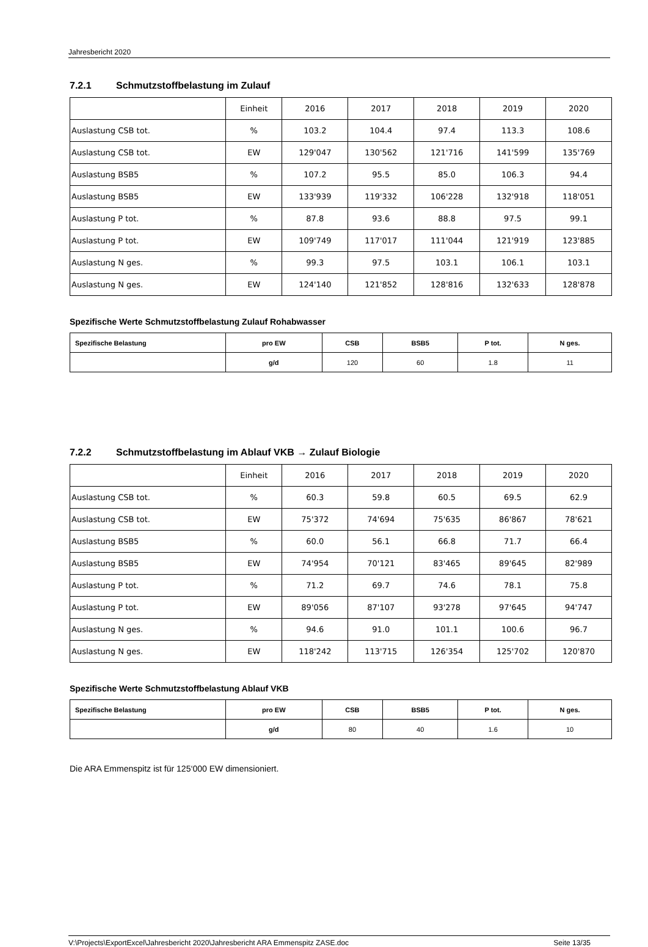Jahresbericht 2020
7.2.1 Schmutzstoffbelastung im Zulauf
| | Einheit | 2016 | 2017 | 2018 | 2019 | 2020 |
| Auslastung CSB tot. | % | 103.2 | 104.4 | 97.4 | 113.3 | 108.6 |
| Auslastung CSB tot. | EW | 129'047 | 130'562 | 121'716 | 141'599 | 135'769 |
| Auslastung BSB5 | % | 107.2 | 95.5 | 85.0 | 106.3 | 94.4 |
| Auslastung BSB5 | EW | 133'939 | 119'332 | 106'228 | 132'918 | 118'051 |
| Auslastung P tot. | % | 87.8 | 93.6 | 88.8 | 97.5 | 99.1 |
| Auslastung P tot. | EW | 109'749 | 117'017 | 111'044 | 121'919 | 123'885 |
| Auslastung N ges. | % | 99.3 | 97.5 | 103.1 | 106.1 | 103.1 |
| Auslastung N ges. | EW | 124'140 | 121'852 | 128'816 | 132'633 | 128'878 |
Spezifische Werte Schmutzstoffbelastung Zulauf Rohabwasser
| Spezifische Belastung | pro EW | CSB | BSB5 | P tot. | N ges. |
| | g/d | 120 | 60 | 1.8 | 11 |
7.2.2 Schmutzstoffbelastung im Ablauf VKB → Zulauf Biologie
| | Einheit | 2016 | 2017 | 2018 | 2019 | 2020 |
| Auslastung CSB tot. | % | 60.3 | 59.8 | 60.5 | 69.5 | 62.9 |
| Auslastung CSB tot. | EW | 75'372 | 74'694 | 75'635 | 86'867 | 78'621 |
| Auslastung BSB5 | % | 60.0 | 56.1 | 66.8 | 71.7 | 66.4 |
| Auslastung BSB5 | EW | 74'954 | 70'121 | 83'465 | 89'645 | 82'989 |
| Auslastung P tot. | % | 71.2 | 69.7 | 74.6 | 78.1 | 75.8 |
| Auslastung P tot. | EW | 89'056 | 87'107 | 93'278 | 97'645 | 94'747 |
| Auslastung N ges. | % | 94.6 | 91.0 | 101.1 | 100.6 | 96.7 |
| Auslastung N ges. | EW | 118'242 | 113'715 | 126'354 | 125'702 | 120'870 |
Spezifische Werte Schmutzstoffbelastung Ablauf VKB
| Spezifische Belastung | pro EW | CSB | BSB5 | P tot. | N ges. |
| | g/d | 80 | 40 | 1.6 | 10 |
Die ARA Emmenspitz ist für 125‘000 EW dimensioniert.
V:\Projects\ExportExcel\Jahresbericht 2020\Jahresbericht ARA Emmenspitz ZASE.doc Seite 13/35